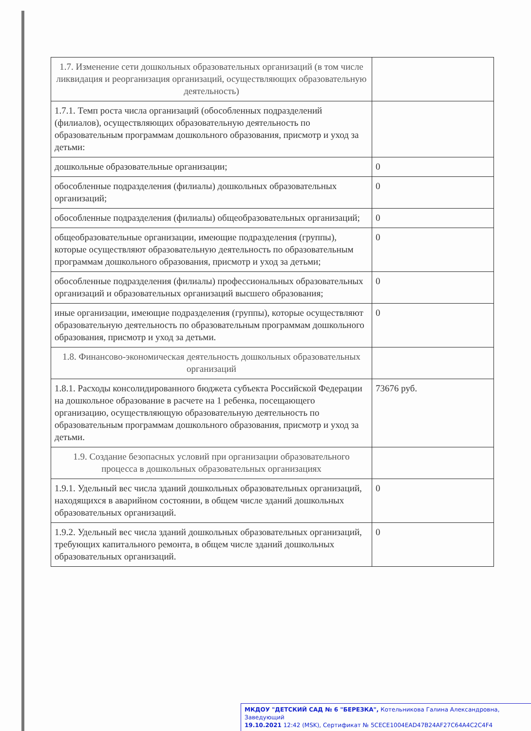| 1.7. Изменение сети дошкольных образовательных организаций (в том числе ликвидация и реорганизация организаций, осуществляющих образовательную деятельность) | |
| 1.7.1. Темп роста числа организаций (обособленных подразделений (филиалов), осуществляющих образовательную деятельность по образовательным программам дошкольного образования, присмотр и уход за детьми: | |
| дошкольные образовательные организации; | 0 |
| обособленные подразделения (филиалы) дошкольных образовательных организаций; | 0 |
| обособленные подразделения (филиалы) общеобразовательных организаций; | 0 |
| общеобразовательные организации, имеющие подразделения (группы), которые осуществляют образовательную деятельность по образовательным программам дошкольного образования, присмотр и уход за детьми; | 0 |
| обособленные подразделения (филиалы) профессиональных образовательных организаций и образовательных организаций высшего образования; | 0 |
| иные организации, имеющие подразделения (группы), которые осуществляют образовательную деятельность по образовательным программам дошкольного образования, присмотр и уход за детьми. | 0 |
| 1.8. Финансово-экономическая деятельность дошкольных образовательных организаций | |
| 1.8.1. Расходы консолидированного бюджета субъекта Российской Федерации на дошкольное образование в расчете на 1 ребенка, посещающего организацию, осуществляющую образовательную деятельность по образовательным программам дошкольного образования, присмотр и уход за детьми. | 73676 руб. |
| 1.9. Создание безопасных условий при организации образовательного процесса в дошкольных образовательных организациях | |
| 1.9.1. Удельный вес числа зданий дошкольных образовательных организаций, находящихся в аварийном состоянии, в общем числе зданий дошкольных образовательных организаций. | 0 |
| 1.9.2. Удельный вес числа зданий дошкольных образовательных организаций, требующих капитального ремонта, в общем числе зданий дошкольных образовательных организаций. | 0 |
МКДОУ "ДЕТСКИЙ САД № 6 "БЕРЕЗКА", Котельникова Галина Александровна, Заведующий
19.10.2021 12:42 (MSK), Сертификат № 5CECE1004EAD47B24AF27C64A4C2C4F4